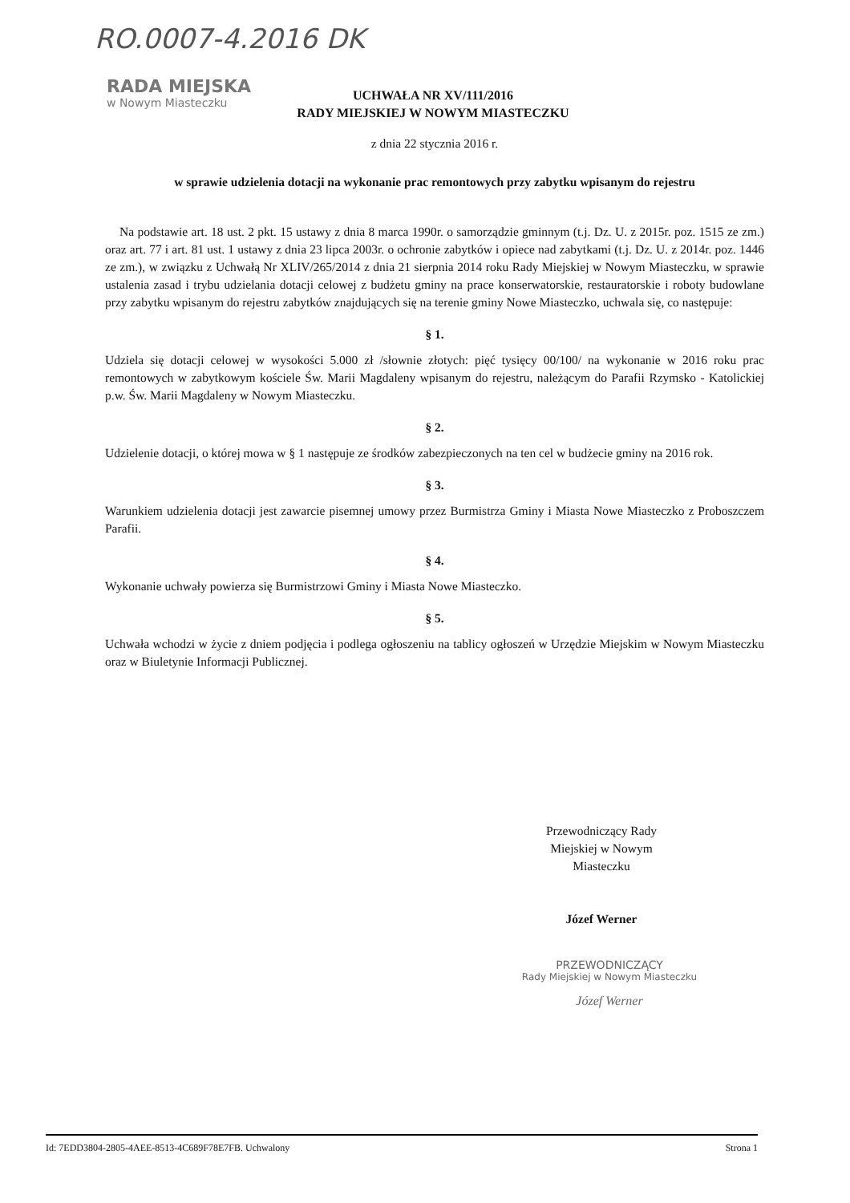RO.0007-4.2016 DK
RADA MIEJSKA
w Nowym Miasteczku
UCHWAŁA NR XV/111/2016
RADY MIEJSKIEJ W NOWYM MIASTECZKU
z dnia 22 stycznia 2016 r.
w sprawie udzielenia dotacji na wykonanie prac remontowych przy zabytku wpisanym do rejestru
Na podstawie art. 18 ust. 2 pkt. 15 ustawy z dnia 8 marca 1990r. o samorządzie gminnym (t.j. Dz. U. z 2015r. poz. 1515 ze zm.) oraz art. 77 i art. 81 ust. 1 ustawy z dnia 23 lipca 2003r. o ochronie zabytków i opiece nad zabytkami (t.j. Dz. U. z 2014r. poz. 1446 ze zm.), w związku z Uchwałą Nr XLIV/265/2014 z dnia 21 sierpnia 2014 roku Rady Miejskiej w Nowym Miasteczku, w sprawie ustalenia zasad i trybu udzielania dotacji celowej z budżetu gminy na prace konserwatorskie, restauratorskie i roboty budowlane przy zabytku wpisanym do rejestru zabytków znajdujących się na terenie gminy Nowe Miasteczko, uchwala się, co następuje:
§ 1.
Udziela się dotacji celowej w wysokości 5.000 zł /słownie złotych: pięć tysięcy 00/100/ na wykonanie w 2016 roku prac remontowych w zabytkowym kościele Św. Marii Magdaleny wpisanym do rejestru, należącym do Parafii Rzymsko - Katolickiej p.w. Św. Marii Magdaleny w Nowym Miasteczku.
§ 2.
Udzielenie dotacji, o której mowa w § 1 następuje ze środków zabezpieczonych na ten cel w budżecie gminy na 2016 rok.
§ 3.
Warunkiem udzielenia dotacji jest zawarcie pisemnej umowy przez Burmistrza Gminy i Miasta Nowe Miasteczko z Proboszczem Parafii.
§ 4.
Wykonanie uchwały powierza się Burmistrzowi Gminy i Miasta Nowe Miasteczko.
§ 5.
Uchwała wchodzi w życie z dniem podjęcia i podlega ogłoszeniu na tablicy ogłoszeń w Urzędzie Miejskim w Nowym Miasteczku oraz w Biuletynie Informacji Publicznej.
Przewodniczący Rady
Miejskiej w Nowym
Miasteczku
Józef Werner
PRZEWODNICZĄCY
Rady Miejskiej w Nowym Miasteczku
Józef Werner
Id: 7EDD3804-2805-4AEE-8513-4C689F78E7FB. Uchwalony Strona 1